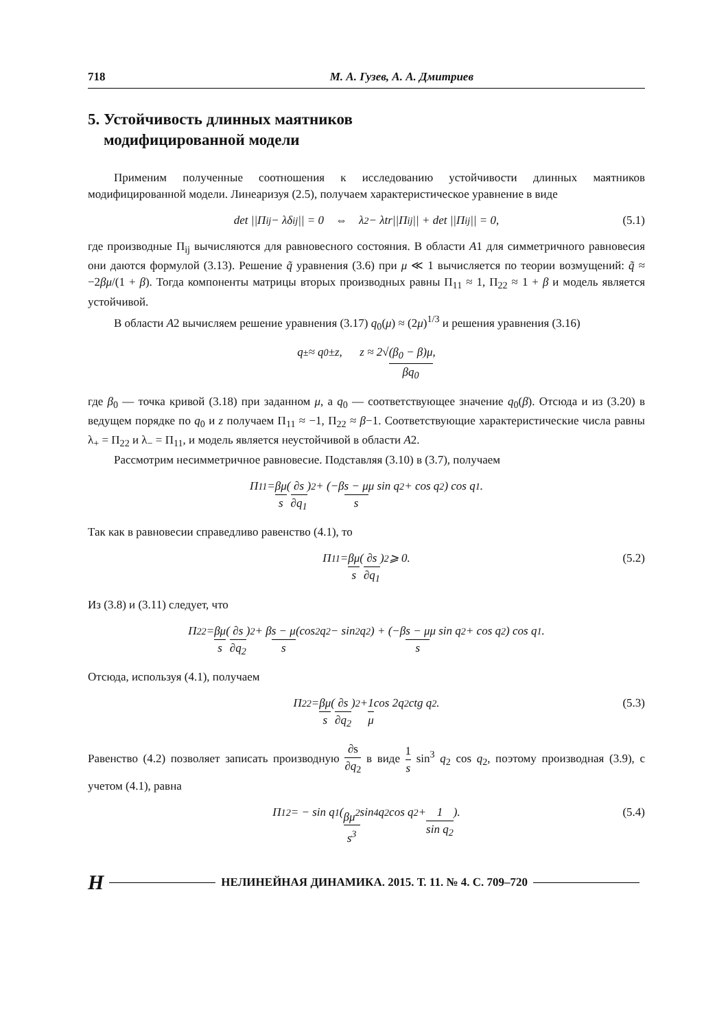718 М. А. Гузев, А. А. Дмитриев
5. Устойчивость длинных маятников
модифицированной модели
Применим полученные соотношения к исследованию устойчивости длинных маятников модифицированной модели. Линеаризуя (2.5), получаем характеристическое уравнение в виде
det ||Π<sub>ij</sub> − λδ<sub>ij</sub>|| = 0 ⇔ λ<sup>2</sup> − λtr||Π<sub>ij</sub>|| + det ||Π<sub>ij</sub>|| = 0, (5.1)
где производные Π<sub>ij</sub> вычисляются для равновесного состояния. В области A1 для симметричного равновесия они даются формулой (3.13). Решение q̃ уравнения (3.6) при μ ≪ 1 вычисляется по теории возмущений: q̃ ≈ −2βμ/(1 + β). Тогда компоненты матрицы вторых производных равны Π<sub>11</sub> ≈ 1, Π<sub>22</sub> ≈ 1 + β и модель является устойчивой.
В области A2 вычисляем решение уравнения (3.17) q<sub>0</sub>(μ) ≈ (2μ)<sup>1/3</sup> и решения уравнения (3.16)
q<sub>±</sub> ≈ q<sub>0</sub>±z, z ≈ 2√ (β<sub>0</sub> − β)μ βq<sub>0</sub>,
где β<sub>0</sub> — точка кривой (3.18) при заданном μ, а q<sub>0</sub> — соответствующее значение q<sub>0</sub>(β). Отсюда и из (3.20) в ведущем порядке по q<sub>0</sub> и z получаем Π<sub>11</sub> ≈ −1, Π<sub>22</sub> ≈ β−1. Соответствующие характеристические числа равны λ<sub>+</sub> = Π<sub>22</sub> и λ<sub>−</sub> = Π<sub>11</sub>, и модель является неустойчивой в области A2.
Рассмотрим несимметричное равновесие. Подставляя (3.10) в (3.7), получаем
Π<sub>11</sub> = βμ s (∂s ∂q<sub>1</sub>)<sup>2</sup> + (−β s − μ s μ sin q<sub>2</sub> + cos q<sub>2</sub>) cos q<sub>1</sub>.
Так как в равновесии справедливо равенство (4.1), то
Π<sub>11</sub> = βμ s (∂s ∂q<sub>1</sub>)<sup>2</sup> ⩾ 0. (5.2)
Из (3.8) и (3.11) следует, что
Π<sub>22</sub> = βμ s (∂s ∂q<sub>2</sub>)<sup>2</sup> + β s − μ s (cos<sup>2</sup> q<sub>2</sub> − sin<sup>2</sup> q<sub>2</sub>) + (−β s − μ s μ sin q<sub>2</sub> + cos q<sub>2</sub>) cos q<sub>1</sub>.
Отсюда, используя (4.1), получаем
Π<sub>22</sub> = βμ s (∂s ∂q<sub>2</sub>)<sup>2</sup> + 1 μ cos 2q<sub>2</sub> ctg q<sub>2</sub>. (5.3)
Равенство (4.2) позволяет записать производную ∂s ∂q<sub>2</sub> в виде 1 s sin<sup>3</sup> q<sub>2</sub> cos q<sub>2</sub>, поэтому производная (3.9), с учетом (4.1), равна
Π<sub>12</sub> = − sin q<sub>1</sub> (βμ<sup>2</sup> s<sup>3</sup> sin<sup>4</sup> q<sub>2</sub> cos q<sub>2</sub> + 1 sin q<sub>2</sub>). (5.4)
Н НЕЛИНЕЙНАЯ ДИНАМИКА. 2015. Т. 11. № 4. С. 709–720